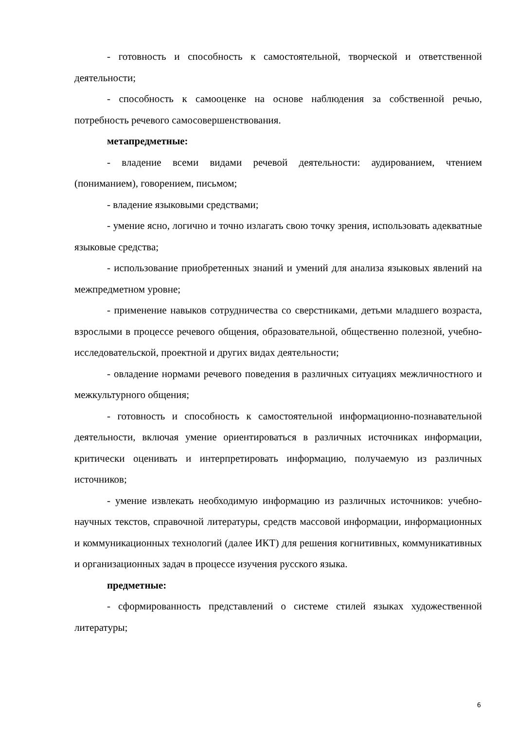- готовность и способность к самостоятельной, творческой и ответственной деятельности;
- способность к самооценке на основе наблюдения за собственной речью, потребность речевого самосовершенствования.
метапредметные:
- владение всеми видами речевой деятельности: аудированием, чтением (пониманием), говорением, письмом;
- владение языковыми средствами;
- умение ясно, логично и точно излагать свою точку зрения, использовать адекватные языковые средства;
- использование приобретенных знаний и умений для анализа языковых явлений на межпредметном уровне;
- применение навыков сотрудничества со сверстниками, детьми младшего возраста, взрослыми в процессе речевого общения, образовательной, общественно полезной, учебно-исследовательской, проектной и других видах деятельности;
- овладение нормами речевого поведения в различных ситуациях межличностного и межкультурного общения;
- готовность и способность к самостоятельной информационно-познавательной деятельности, включая умение ориентироваться в различных источниках информации, критически оценивать и интерпретировать информацию, получаемую из различных источников;
- умение извлекать необходимую информацию из различных источников: учебно-научных текстов, справочной литературы, средств массовой информации, информационных и коммуникационных технологий (далее ИКТ) для решения когнитивных, коммуникативных и организационных задач в процессе изучения русского языка.
предметные:
- сформированность представлений о системе стилей языках художественной литературы;
6